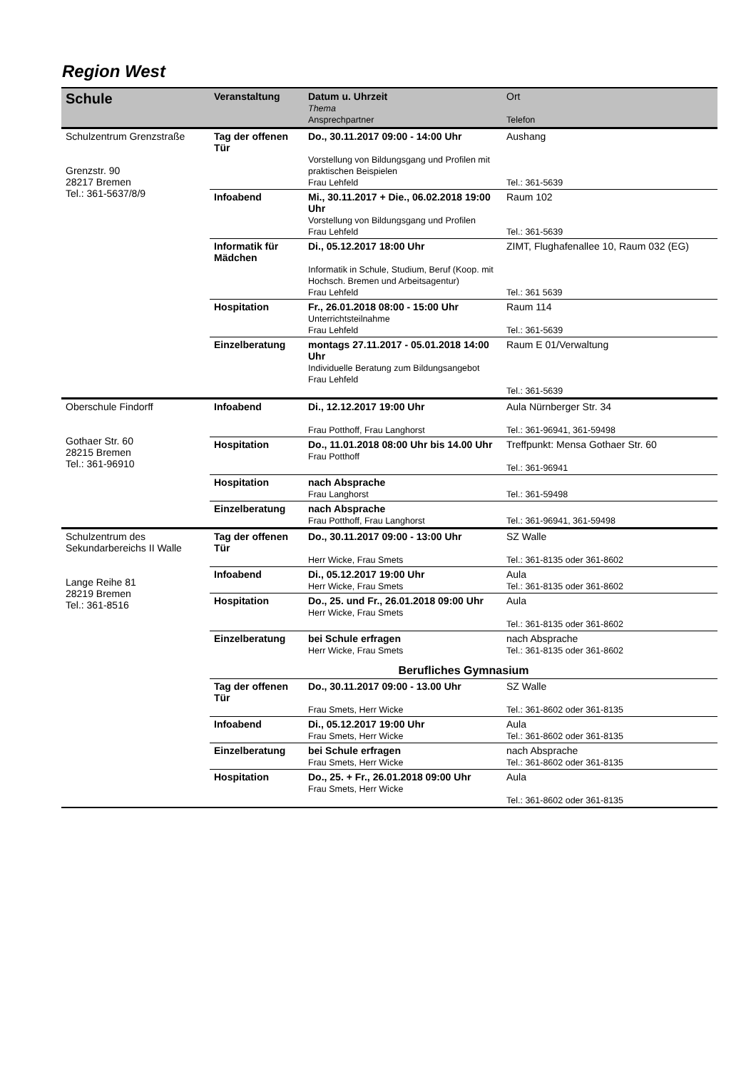Region West
| Schule | Veranstaltung | Datum u. Uhrzeit Thema Ansprechpartner | Ort Telefon |
| --- | --- | --- | --- |
| Schulzentrum Grenzstraße Grenzstr. 90 28217 Bremen Tel.: 361-5637/8/9 | Tag der offenen Tür | Do., 30.11.2017 09:00 - 14:00 Uhr Vorstellung von Bildungsgang und Profilen mit praktischen Beispielen Frau Lehfeld | Aushang Tel.: 361-5639 |
| | Infoabend | Mi., 30.11.2017 + Die., 06.02.2018 19:00 Uhr Vorstellung von Bildungsgang und Profilen Frau Lehfeld | Raum 102 Tel.: 361-5639 |
| | Informatik für Mädchen | Di., 05.12.2017 18:00 Uhr Informatik in Schule, Studium, Beruf (Koop. mit Hochsch. Bremen und Arbeitsagentur) Frau Lehfeld | ZIMT, Flughafenallee 10, Raum 032 (EG) Tel.: 361 5639 |
| | Hospitation | Fr., 26.01.2018 08:00 - 15:00 Uhr Unterrichtsteilnahme Frau Lehfeld | Raum 114 Tel.: 361-5639 |
| | Einzelberatung | montags 27.11.2017 - 05.01.2018 14:00 Uhr Individuelle Beratung zum Bildungsangebot Frau Lehfeld | Raum E 01/Verwaltung Tel.: 361-5639 |
| Oberschule Findorff Gothaer Str. 60 28215 Bremen Tel.: 361-96910 | Infoabend | Di., 12.12.2017 19:00 Uhr Frau Potthoff, Frau Langhorst | Aula Nürnberger Str. 34 Tel.: 361-96941, 361-59498 |
| | Hospitation | Do., 11.01.2018 08:00 Uhr bis 14.00 Uhr Frau Potthoff | Treffpunkt: Mensa Gothaer Str. 60 Tel.: 361-96941 |
| | Hospitation | nach Absprache Frau Langhorst | Tel.: 361-59498 |
| | Einzelberatung | nach Absprache Frau Potthoff, Frau Langhorst | Tel.: 361-96941, 361-59498 |
| Schulzentrum des Sekundarbereichs II Walle Lange Reihe 81 28219 Bremen Tel.: 361-8516 | Tag der offenen Tür | Do., 30.11.2017 09:00 - 13:00 Uhr Herr Wicke, Frau Smets | SZ Walle Tel.: 361-8135 oder 361-8602 |
| | Infoabend | Di., 05.12.2017 19:00 Uhr Herr Wicke, Frau Smets | Aula Tel.: 361-8135 oder 361-8602 |
| | Hospitation | Do., 25. und Fr., 26.01.2018 09:00 Uhr Herr Wicke, Frau Smets | Aula Tel.: 361-8135 oder 361-8602 |
| | Einzelberatung | bei Schule erfragen Herr Wicke, Frau Smets | nach Absprache Tel.: 361-8135 oder 361-8602 |
| | Berufliches Gymnasium | | |
| | Tag der offenen Tür | Do., 30.11.2017 09:00 - 13.00 Uhr Frau Smets, Herr Wicke | SZ Walle Tel.: 361-8602 oder 361-8135 |
| | Infoabend | Di., 05.12.2017 19:00 Uhr Frau Smets, Herr Wicke | Aula Tel.: 361-8602 oder 361-8135 |
| | Einzelberatung | bei Schule erfragen Frau Smets, Herr Wicke | nach Absprache Tel.: 361-8602 oder 361-8135 |
| | Hospitation | Do., 25. + Fr., 26.01.2018 09:00 Uhr Frau Smets, Herr Wicke | Aula Tel.: 361-8602 oder 361-8135 |